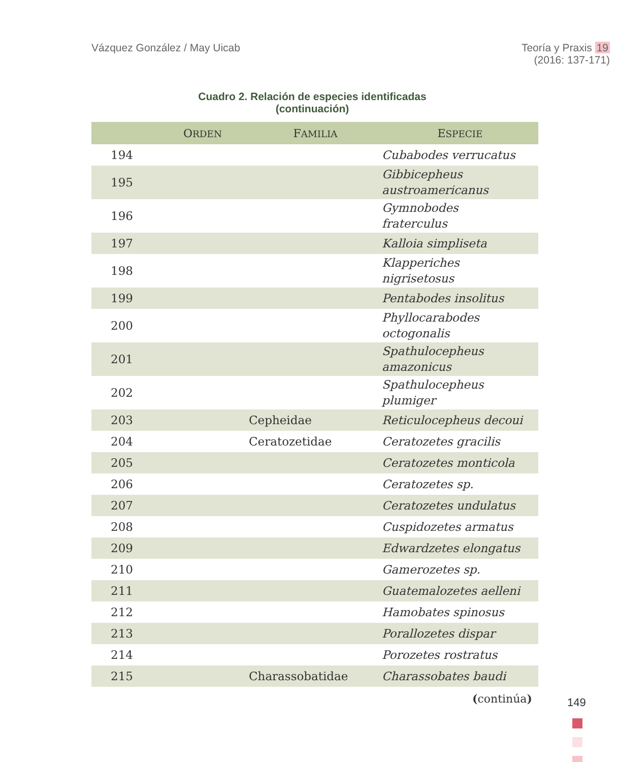Vázquez González / May Uicab Teoría y Praxis 19
(2016: 137-171)
Cuadro 2. Relación de especies identificadas
(continuación)
| | O RDEN | F AMILIA | E SPECIE |
| --- | --- | --- | --- |
| 194 | | | Cubabodes verrucatus |
| 195 | | | Gibbicepheus austroamericanus |
| 196 | | | Gymnobodes fraterculus |
| 197 | | | Kalloia simpliseta |
| 198 | | | Klapperiches nigrisetosus |
| 199 | | | Pentabodes insolitus |
| 200 | | | Phyllocarabodes octogonalis |
| 201 | | | Spathulocepheus amazonicus |
| 202 | | | Spathulocepheus plumiger |
| 203 | | Cepheidae | Reticulocepheus decoui |
| 204 | | Ceratozetidae | Ceratozetes gracilis |
| 205 | | | Ceratozetes monticola |
| 206 | | | Ceratozetes sp. |
| 207 | | | Ceratozetes undulatus |
| 208 | | | Cuspidozetes armatus |
| 209 | | | Edwardzetes elongatus |
| 210 | | | Gamerozetes sp. |
| 211 | | | Guatemalozetes aelleni |
| 212 | | | Hamobates spinosus |
| 213 | | | Porallozetes dispar |
| 214 | | | Porozetes rostratus |
| 215 | | Charassobatidae | Charassobates baudi |
(continúa)
149